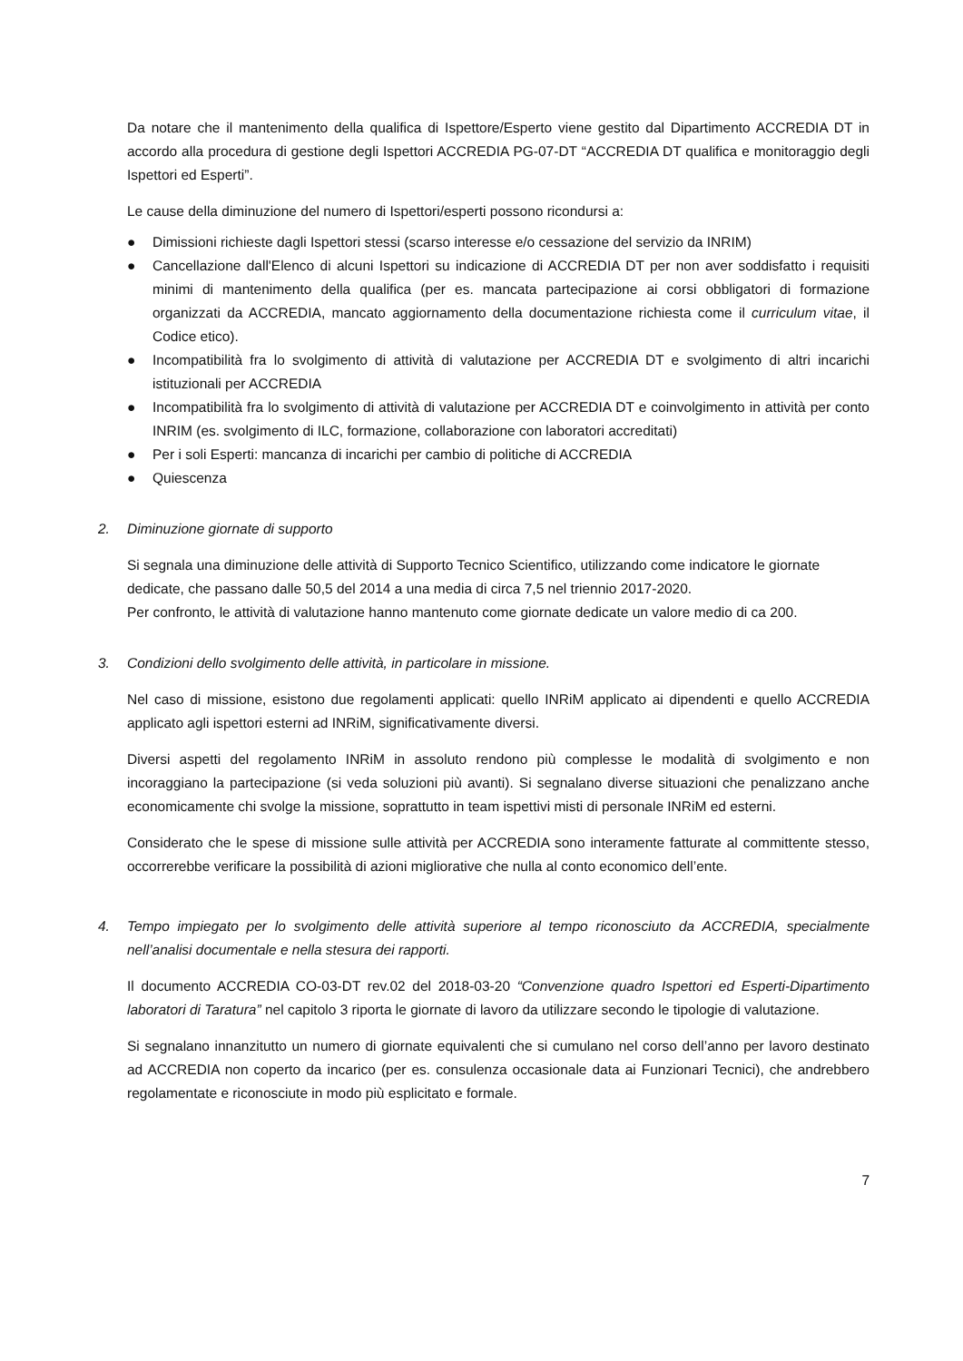Da notare che il mantenimento della qualifica di Ispettore/Esperto viene gestito dal Dipartimento ACCREDIA DT in accordo alla procedura di gestione degli Ispettori ACCREDIA PG-07-DT “ACCREDIA DT qualifica e monitoraggio degli Ispettori ed Esperti”.
Le cause della diminuzione del numero di Ispettori/esperti possono ricondursi a:
● Dimissioni richieste dagli Ispettori stessi (scarso interesse e/o cessazione del servizio da INRIM)
● Cancellazione dall'Elenco di alcuni Ispettori su indicazione di ACCREDIA DT per non aver soddisfatto i requisiti minimi di mantenimento della qualifica (per es. mancata partecipazione ai corsi obbligatori di formazione organizzati da ACCREDIA, mancato aggiornamento della documentazione richiesta come il curriculum vitae, il Codice etico).
● Incompatibilità fra lo svolgimento di attività di valutazione per ACCREDIA DT e svolgimento di altri incarichi istituzionali per ACCREDIA
● Incompatibilità fra lo svolgimento di attività di valutazione per ACCREDIA DT e coinvolgimento in attività per conto INRIM (es. svolgimento di ILC, formazione, collaborazione con laboratori accreditati)
● Per i soli Esperti: mancanza di incarichi per cambio di politiche di ACCREDIA
● Quiescenza
2. Diminuzione giornate di supporto
Si segnala una diminuzione delle attività di Supporto Tecnico Scientifico, utilizzando come indicatore le giornate dedicate, che passano dalle 50,5 del 2014 a una media di circa 7,5 nel triennio 2017-2020.
Per confronto, le attività di valutazione hanno mantenuto come giornate dedicate un valore medio di ca 200.
3. Condizioni dello svolgimento delle attività, in particolare in missione.
Nel caso di missione, esistono due regolamenti applicati: quello INRiM applicato ai dipendenti e quello ACCREDIA applicato agli ispettori esterni ad INRiM, significativamente diversi.
Diversi aspetti del regolamento INRiM in assoluto rendono più complesse le modalità di svolgimento e non incoraggiano la partecipazione (si veda soluzioni più avanti). Si segnalano diverse situazioni che penalizzano anche economicamente chi svolge la missione, soprattutto in team ispettivi misti di personale INRiM ed esterni.
Considerato che le spese di missione sulle attività per ACCREDIA sono interamente fatturate al committente stesso, occorrerebbe verificare la possibilità di azioni migliorative che nulla al conto economico dell’ente.
4. Tempo impiegato per lo svolgimento delle attività superiore al tempo riconosciuto da ACCREDIA, specialmente nell’analisi documentale e nella stesura dei rapporti.
Il documento ACCREDIA CO-03-DT rev.02 del 2018-03-20 “Convenzione quadro Ispettori ed Esperti-Dipartimento laboratori di Taratura” nel capitolo 3 riporta le giornate di lavoro da utilizzare secondo le tipologie di valutazione.
Si segnalano innanzitutto un numero di giornate equivalenti che si cumulano nel corso dell’anno per lavoro destinato ad ACCREDIA non coperto da incarico (per es. consulenza occasionale data ai Funzionari Tecnici), che andrebbero regolamentate e riconosciute in modo più esplicitato e formale.
7